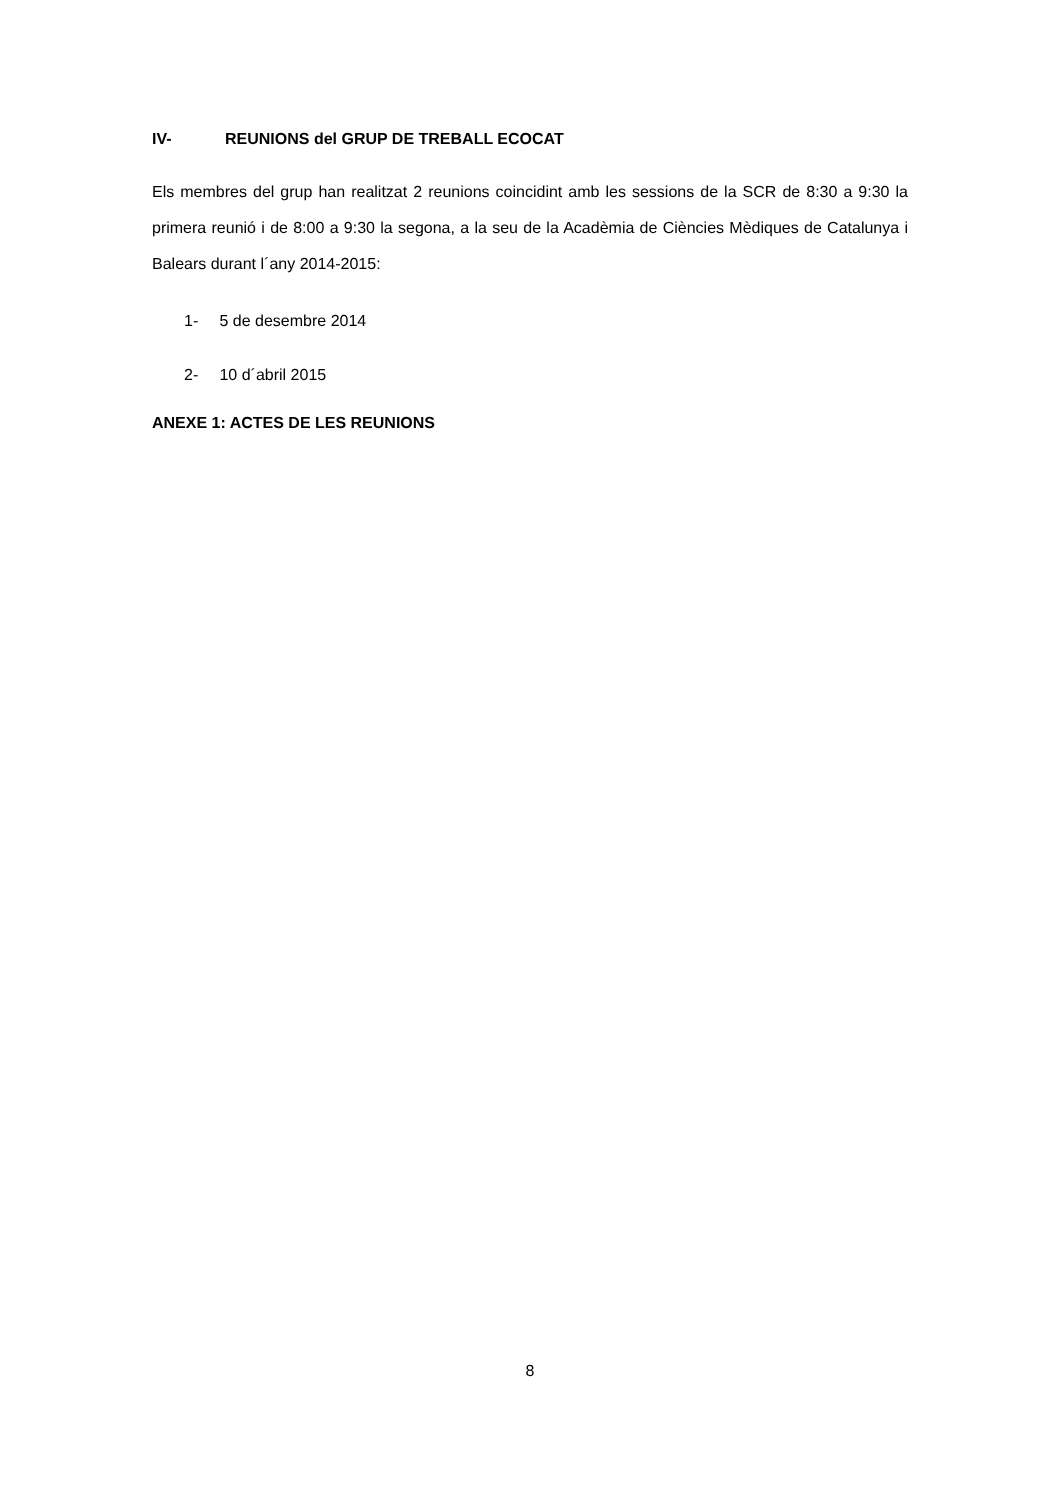IV- REUNIONS del GRUP DE TREBALL ECOCAT
Els membres del grup han realitzat 2 reunions coincidint amb les sessions de la SCR de 8:30 a 9:30 la primera reunió i de 8:00 a 9:30 la segona, a la seu de la Acadèmia de Ciències Mèdiques de Catalunya i Balears durant l´any 2014-2015:
1- 5 de desembre 2014
2- 10 d´abril 2015
ANEXE 1: ACTES DE LES REUNIONS
8